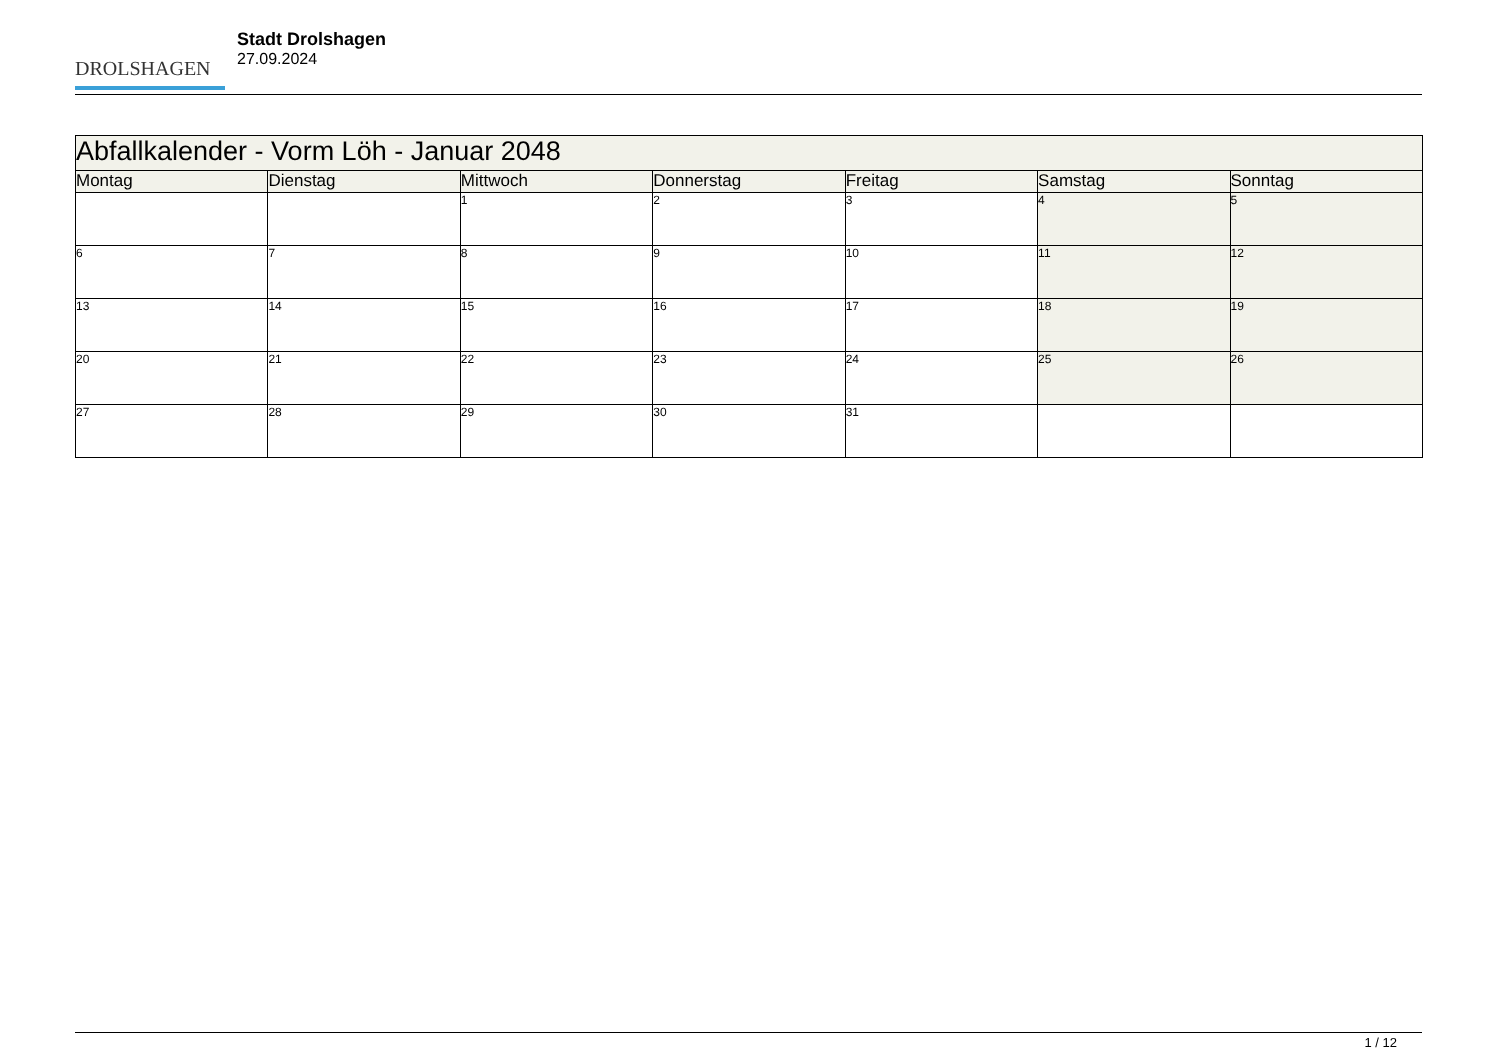DROLSHAGEN
Stadt Drolshagen
27.09.2024
| Abfallkalender - Vorm Löh - Januar 2048 | | | | | | |
| --- | --- | --- | --- | --- | --- | --- |
| Montag | Dienstag | Mittwoch | Donnerstag | Freitag | Samstag | Sonntag |
| | | 1 | 2 | 3 | 4 | 5 |
| 6 | 7 | 8 | 9 | 10 | 11 | 12 |
| 13 | 14 | 15 | 16 | 17 | 18 | 19 |
| 20 | 21 | 22 | 23 | 24 | 25 | 26 |
| 27 | 28 | 29 | 30 | 31 | | |
1 / 12